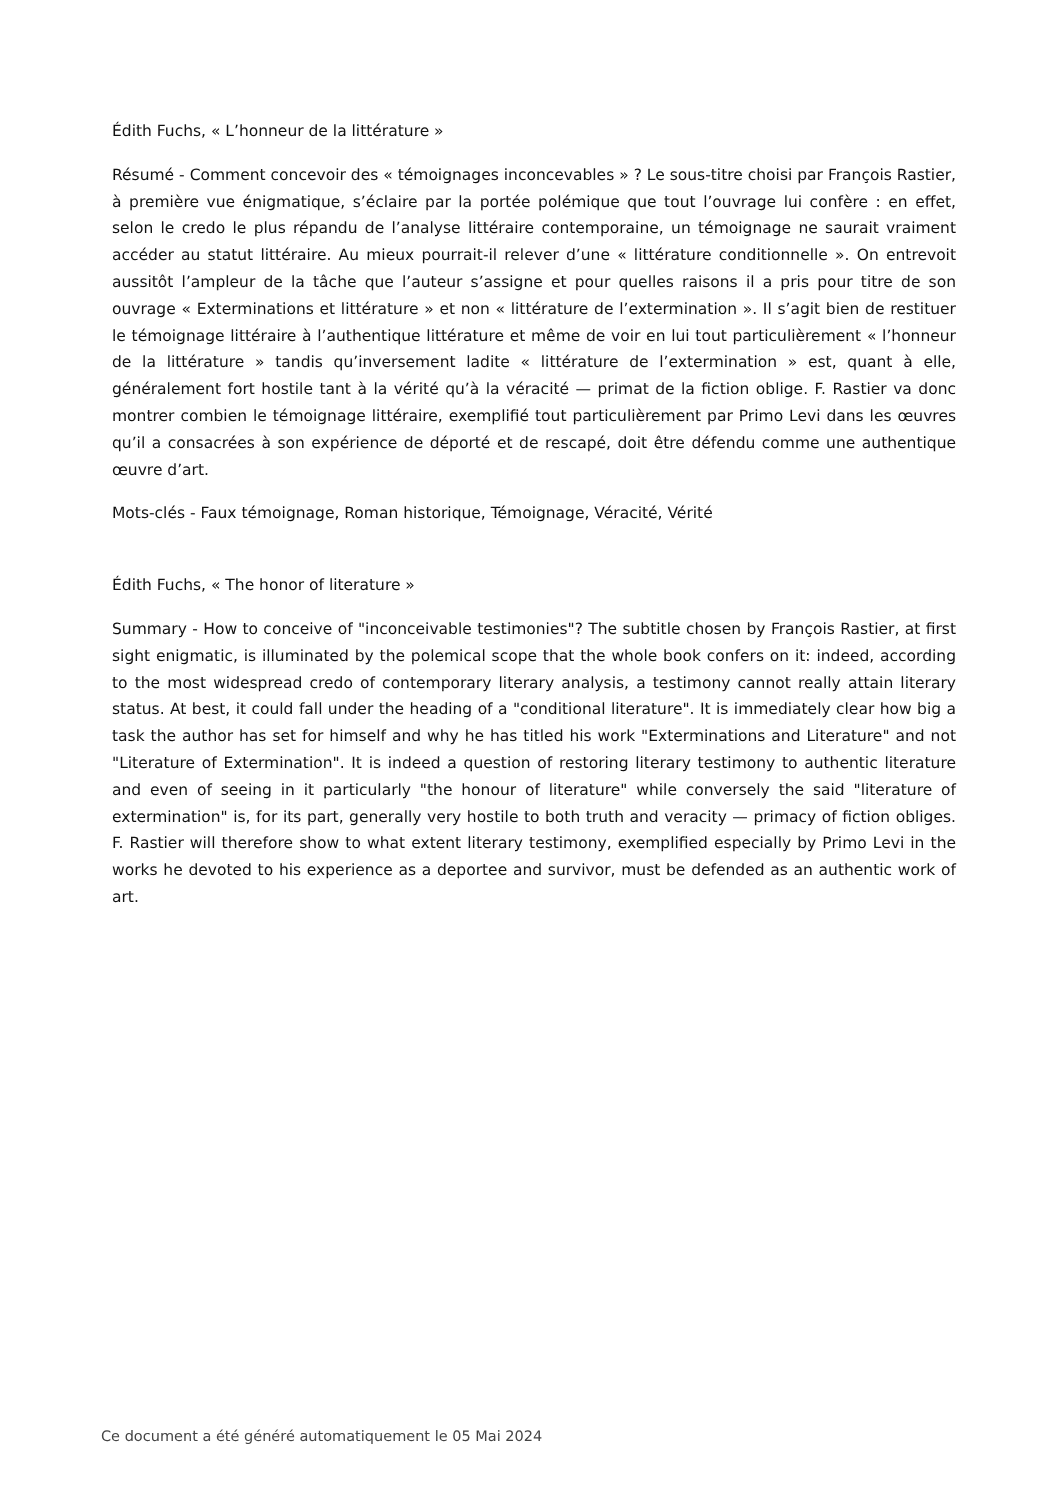Édith Fuchs, « L’honneur de la littérature »
Résumé - Comment concevoir des « témoignages inconcevables » ? Le sous-titre choisi par François Rastier, à première vue énigmatique, s’éclaire par la portée polémique que tout l’ouvrage lui confère : en effet, selon le credo le plus répandu de l’analyse littéraire contemporaine, un témoignage ne saurait vraiment accéder au statut littéraire. Au mieux pourrait-il relever d’une « littérature conditionnelle ». On entrevoit aussitôt l’ampleur de la tâche que l’auteur s’assigne et pour quelles raisons il a pris pour titre de son ouvrage « Exterminations et littérature » et non « littérature de l’extermination ». Il s’agit bien de restituer le témoignage littéraire à l’authentique littérature et même de voir en lui tout particulièrement « l’honneur de la littérature » tandis qu’inversement ladite « littérature de l’extermination » est, quant à elle, généralement fort hostile tant à la vérité qu’à la véracité — primat de la fiction oblige. F. Rastier va donc montrer combien le témoignage littéraire, exemplifié tout particulièrement par Primo Levi dans les œuvres qu’il a consacrées à son expérience de déporté et de rescapé, doit être défendu comme une authentique œuvre d’art.
Mots-clés - Faux témoignage, Roman historique, Témoignage, Véracité, Vérité
Édith Fuchs, « The honor of literature »
Summary - How to conceive of "inconceivable testimonies"? The subtitle chosen by François Rastier, at first sight enigmatic, is illuminated by the polemical scope that the whole book confers on it: indeed, according to the most widespread credo of contemporary literary analysis, a testimony cannot really attain literary status. At best, it could fall under the heading of a "conditional literature". It is immediately clear how big a task the author has set for himself and why he has titled his work "Exterminations and Literature" and not "Literature of Extermination". It is indeed a question of restoring literary testimony to authentic literature and even of seeing in it particularly "the honour of literature" while conversely the said "literature of extermination" is, for its part, generally very hostile to both truth and veracity — primacy of fiction obliges. F. Rastier will therefore show to what extent literary testimony, exemplified especially by Primo Levi in the works he devoted to his experience as a deportee and survivor, must be defended as an authentic work of art.
Ce document a été généré automatiquement le 05 Mai 2024